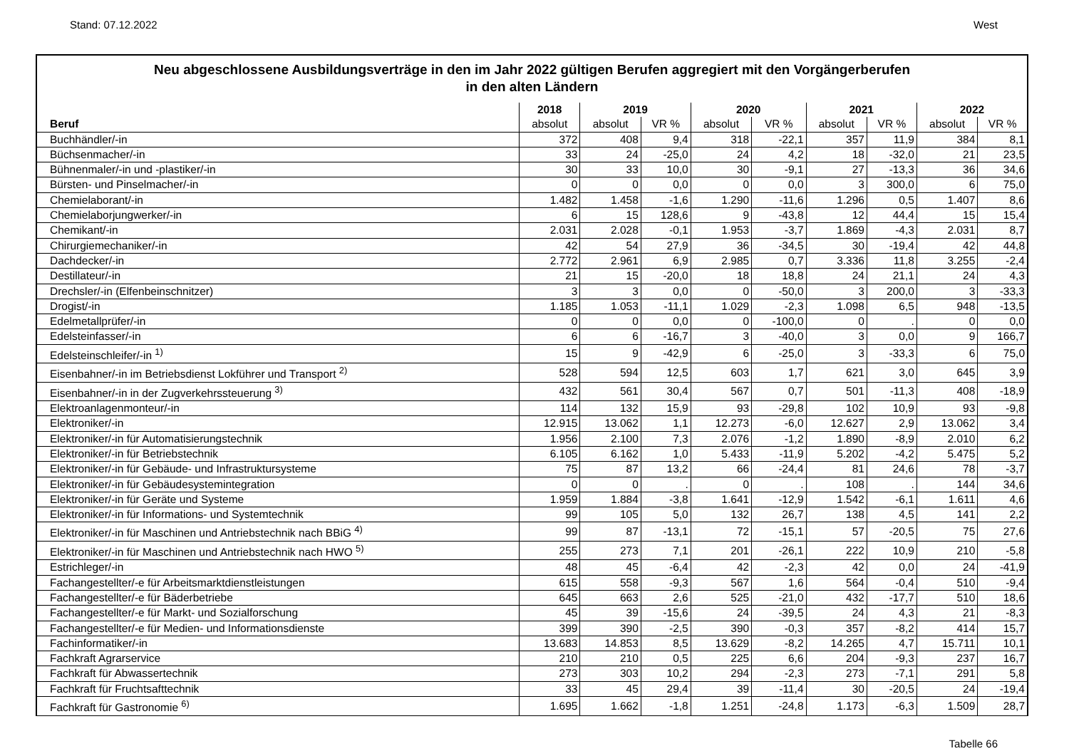Stand: 07.12.2022 West
Neu abgeschlossene Ausbildungsverträge in den im Jahr 2022 gültigen Berufen aggregiert mit den Vorgängerberufen
in den alten Ländern
| | 2018 | 2019 | | 2020 | | 2021 | | 2022 | |
| --- | --- | --- | --- | --- | --- | --- | --- | --- | --- |
| Beruf | absolut | absolut | VR % | absolut | VR % | absolut | VR % | absolut | VR % |
| Buchhändler/-in | 372 | 408 | 9,4 | 318 | -22,1 | 357 | 11,9 | 384 | 8,1 |
| Büchsenmacher/-in | 33 | 24 | -25,0 | 24 | 4,2 | 18 | -32,0 | 21 | 23,5 |
| Bühnenmaler/-in und -plastiker/-in | 30 | 33 | 10,0 | 30 | -9,1 | 27 | -13,3 | 36 | 34,6 |
| Bürsten- und Pinselmacher/-in | 0 | 0 | 0,0 | 0 | 0,0 | 3 | 300,0 | 6 | 75,0 |
| Chemielaborant/-in | 1.482 | 1.458 | -1,6 | 1.290 | -11,6 | 1.296 | 0,5 | 1.407 | 8,6 |
| Chemielaborjungwerker/-in | 6 | 15 | 128,6 | 9 | -43,8 | 12 | 44,4 | 15 | 15,4 |
| Chemikant/-in | 2.031 | 2.028 | -0,1 | 1.953 | -3,7 | 1.869 | -4,3 | 2.031 | 8,7 |
| Chirurgiemechaniker/-in | 42 | 54 | 27,9 | 36 | -34,5 | 30 | -19,4 | 42 | 44,8 |
| Dachdecker/-in | 2.772 | 2.961 | 6,9 | 2.985 | 0,7 | 3.336 | 11,8 | 3.255 | -2,4 |
| Destillateur/-in | 21 | 15 | -20,0 | 18 | 18,8 | 24 | 21,1 | 24 | 4,3 |
| Drechsler/-in (Elfenbeinschnitzer) | 3 | 3 | 0,0 | 0 | -50,0 | 3 | 200,0 | 3 | -33,3 |
| Drogist/-in | 1.185 | 1.053 | -11,1 | 1.029 | -2,3 | 1.098 | 6,5 | 948 | -13,5 |
| Edelmetallprüfer/-in | 0 | 0 | 0,0 | 0 | -100,0 | 0 | . | 0 | 0,0 |
| Edelsteinfasser/-in | 6 | 6 | -16,7 | 3 | -40,0 | 3 | 0,0 | 9 | 166,7 |
| Edelsteinschleifer/-in <sup>1)</sup> | 15 | 9 | -42,9 | 6 | -25,0 | 3 | -33,3 | 6 | 75,0 |
| Eisenbahner/-in im Betriebsdienst Lokführer und Transport <sup>2)</sup> | 528 | 594 | 12,5 | 603 | 1,7 | 621 | 3,0 | 645 | 3,9 |
| Eisenbahner/-in in der Zugverkehrssteuerung <sup>3)</sup> | 432 | 561 | 30,4 | 567 | 0,7 | 501 | -11,3 | 408 | -18,9 |
| Elektroanlagenmonteur/-in | 114 | 132 | 15,9 | 93 | -29,8 | 102 | 10,9 | 93 | -9,8 |
| Elektroniker/-in | 12.915 | 13.062 | 1,1 | 12.273 | -6,0 | 12.627 | 2,9 | 13.062 | 3,4 |
| Elektroniker/-in für Automatisierungstechnik | 1.956 | 2.100 | 7,3 | 2.076 | -1,2 | 1.890 | -8,9 | 2.010 | 6,2 |
| Elektroniker/-in für Betriebstechnik | 6.105 | 6.162 | 1,0 | 5.433 | -11,9 | 5.202 | -4,2 | 5.475 | 5,2 |
| Elektroniker/-in für Gebäude- und Infrastruktursysteme | 75 | 87 | 13,2 | 66 | -24,4 | 81 | 24,6 | 78 | -3,7 |
| Elektroniker/-in für Gebäudesystemintegration | 0 | 0 | . | 0 | . | 108 | . | 144 | 34,6 |
| Elektroniker/-in für Geräte und Systeme | 1.959 | 1.884 | -3,8 | 1.641 | -12,9 | 1.542 | -6,1 | 1.611 | 4,6 |
| Elektroniker/-in für Informations- und Systemtechnik | 99 | 105 | 5,0 | 132 | 26,7 | 138 | 4,5 | 141 | 2,2 |
| Elektroniker/-in für Maschinen und Antriebstechnik nach BBiG <sup>4)</sup> | 99 | 87 | -13,1 | 72 | -15,1 | 57 | -20,5 | 75 | 27,6 |
| Elektroniker/-in für Maschinen und Antriebstechnik nach HWO <sup>5)</sup> | 255 | 273 | 7,1 | 201 | -26,1 | 222 | 10,9 | 210 | -5,8 |
| Estrichleger/-in | 48 | 45 | -6,4 | 42 | -2,3 | 42 | 0,0 | 24 | -41,9 |
| Fachangestellter/-e für Arbeitsmarktdienstleistungen | 615 | 558 | -9,3 | 567 | 1,6 | 564 | -0,4 | 510 | -9,4 |
| Fachangestellter/-e für Bäderbetriebe | 645 | 663 | 2,6 | 525 | -21,0 | 432 | -17,7 | 510 | 18,6 |
| Fachangestellter/-e für Markt- und Sozialforschung | 45 | 39 | -15,6 | 24 | -39,5 | 24 | 4,3 | 21 | -8,3 |
| Fachangestellter/-e für Medien- und Informationsdienste | 399 | 390 | -2,5 | 390 | -0,3 | 357 | -8,2 | 414 | 15,7 |
| Fachinformatiker/-in | 13.683 | 14.853 | 8,5 | 13.629 | -8,2 | 14.265 | 4,7 | 15.711 | 10,1 |
| Fachkraft Agrarservice | 210 | 210 | 0,5 | 225 | 6,6 | 204 | -9,3 | 237 | 16,7 |
| Fachkraft für Abwassertechnik | 273 | 303 | 10,2 | 294 | -2,3 | 273 | -7,1 | 291 | 5,8 |
| Fachkraft für Fruchtsafttechnik | 33 | 45 | 29,4 | 39 | -11,4 | 30 | -20,5 | 24 | -19,4 |
| Fachkraft für Gastronomie <sup>6)</sup> | 1.695 | 1.662 | -1,8 | 1.251 | -24,8 | 1.173 | -6,3 | 1.509 | 28,7 |
Tabelle 66